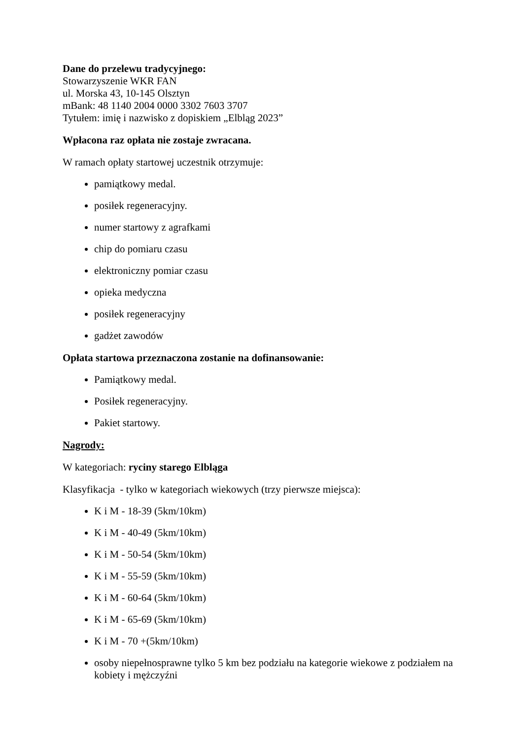Dane do przelewu tradycyjnego:
Stowarzyszenie WKR FAN
ul. Morska 43, 10-145 Olsztyn
mBank: 48 1140 2004 0000 3302 7603 3707
Tytułem: imię i nazwisko z dopiskiem „Elbląg 2023”
Wpłacona raz opłata nie zostaje zwracana.
W ramach opłaty startowej uczestnik otrzymuje:
pamiątkowy medal.
posiłek regeneracyjny.
numer startowy z agrafkami
chip do pomiaru czasu
elektroniczny pomiar czasu
opieka medyczna
posiłek regeneracyjny
gadżet zawodów
Opłata startowa przeznaczona zostanie na dofinansowanie:
Pamiątkowy medal.
Posiłek regeneracyjny.
Pakiet startowy.
Nagrody:
W kategoriach: ryciny starego Elbląga
Klasyfikacja - tylko w kategoriach wiekowych (trzy pierwsze miejsca):
K i M - 18-39 (5km/10km)
K i M - 40-49 (5km/10km)
K i M - 50-54 (5km/10km)
K i M - 55-59 (5km/10km)
K i M - 60-64 (5km/10km)
K i M - 65-69 (5km/10km)
K i M - 70 +(5km/10km)
osoby niepełnosprawne tylko 5 km bez podziału na kategorie wiekowe z podziałem na kobiety i mężczyźni